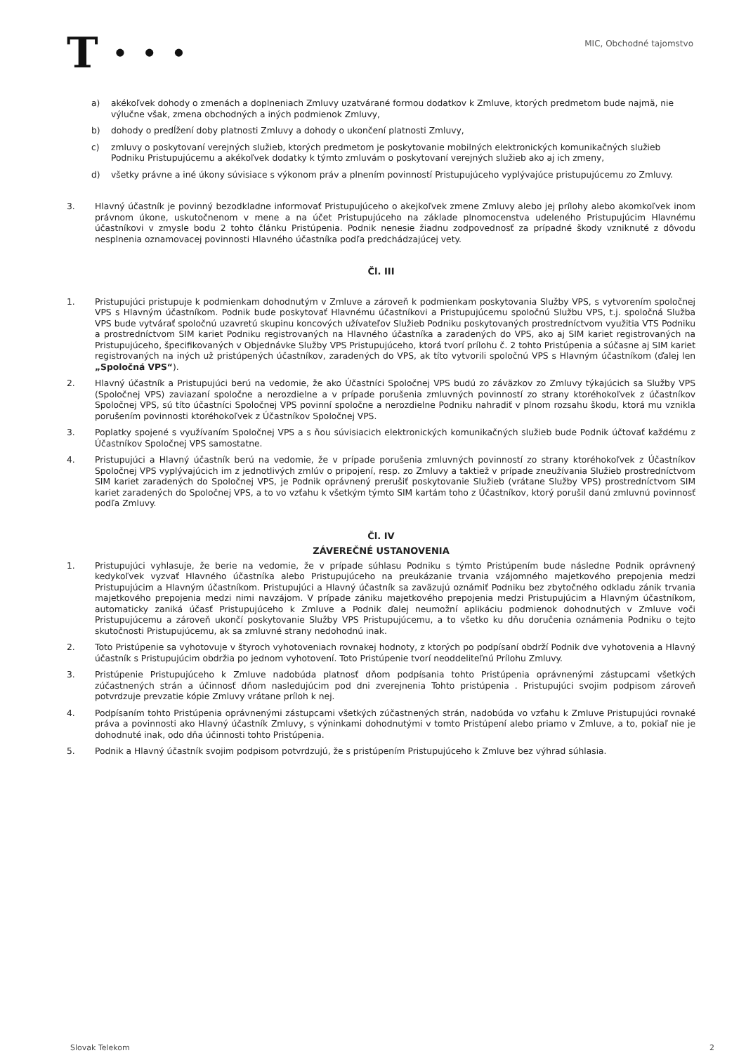T · · ·
MIC, Obchodné tajomstvo
a) akékoľvek dohody o zmenách a doplneniach Zmluvy uzatvárané formou dodatkov k Zmluve, ktorých predmetom bude najmä, nie výlučne však, zmena obchodných a iných podmienok Zmluvy,
b) dohody o predĺžení doby platnosti Zmluvy a dohody o ukončení platnosti Zmluvy,
c) zmluvy o poskytovaní verejných služieb, ktorých predmetom je poskytovanie mobilných elektronických komunikačných služieb Podniku Pristupujúcemu a akékoľvek dodatky k týmto zmluvám o poskytovaní verejných služieb ako aj ich zmeny,
d) všetky právne a iné úkony súvisiace s výkonom práv a plnením povinností Pristupujúceho vyplývajúce pristupujúcemu zo Zmluvy.
3. Hlavný účastník je povinný bezodkladne informovať Pristupujúceho o akejkoľvek zmene Zmluvy alebo jej prílohy alebo akomkoľvek inom právnom úkone, uskutočnenom v mene a na účet Pristupujúceho na základe plnomocenstva udeleného Pristupujúcim Hlavnému účastníkovi v zmysle bodu 2 tohto článku Pristúpenia. Podnik nenesie žiadnu zodpovednosť za prípadné škody vzniknuté z dôvodu nesplnenia oznamovacej povinnosti Hlavného účastníka podľa predchádzajúcej vety.
Čl. III
1. Pristupujúci pristupuje k podmienkam dohodnutým v Zmluve a zároveň k podmienkam poskytovania Služby VPS, s vytvorením spoločnej VPS s Hlavným účastníkom. Podnik bude poskytovať Hlavnému účastníkovi a Pristupujúcemu spoločnú Službu VPS, t.j. spoločná Služba VPS bude vytvárať spoločnú uzavretú skupinu koncových užívateľov Služieb Podniku poskytovaných prostredníctvom využitia VTS Podniku a prostredníctvom SIM kariet Podniku registrovaných na Hlavného účastníka a zaradených do VPS, ako aj SIM kariet registrovaných na Pristupujúceho, špecifikovaných v Objednávke Služby VPS Pristupujúceho, ktorá tvorí prílohu č. 2 tohto Pristúpenia a súčasne aj SIM kariet registrovaných na iných už pristúpených účastníkov, zaradených do VPS, ak títo vytvorili spoločnú VPS s Hlavným účastníkom (ďalej len „Spoločná VPS“).
2. Hlavný účastník a Pristupujúci berú na vedomie, že ako Účastníci Spoločnej VPS budú zo záväzkov zo Zmluvy týkajúcich sa Služby VPS (Spoločnej VPS) zaviazaní spoločne a nerozdielne a v prípade porušenia zmluvných povinností zo strany ktoréhokoľvek z účastníkov Spoločnej VPS, sú títo účastníci Spoločnej VPS povinní spoločne a nerozdielne Podniku nahradiť v plnom rozsahu škodu, ktorá mu vznikla porušením povinnosti ktoréhokoľvek z Účastníkov Spoločnej VPS.
3. Poplatky spojené s využívaním Spoločnej VPS a s ňou súvisiacich elektronických komunikačných služieb bude Podnik účtovať každému z Účastníkov Spoločnej VPS samostatne.
4. Pristupujúci a Hlavný účastník berú na vedomie, že v prípade porušenia zmluvných povinností zo strany ktoréhokoľvek z Účastníkov Spoločnej VPS vyplývajúcich im z jednotlivých zmlúv o pripojení, resp. zo Zmluvy a taktiež v prípade zneužívania Služieb prostredníctvom SIM kariet zaradených do Spoločnej VPS, je Podnik oprávnený prerušiť poskytovanie Služieb (vrátane Služby VPS) prostredníctvom SIM kariet zaradených do Spoločnej VPS, a to vo vzťahu k všetkým týmto SIM kartám toho z Účastníkov, ktorý porušil danú zmluvnú povinnosť podľa Zmluvy.
Čl. IV
ZÁVEREČNÉ USTANOVENIA
1. Pristupujúci vyhlasuje, že berie na vedomie, že v prípade súhlasu Podniku s týmto Pristúpením bude následne Podnik oprávnený kedykoľvek vyzvať Hlavného účastníka alebo Pristupujúceho na preukázanie trvania vzájomného majetkového prepojenia medzi Pristupujúcim a Hlavným účastníkom. Pristupujúci a Hlavný účastník sa zaväzujú oznámiť Podniku bez zbytočného odkladu zánik trvania majetkového prepojenia medzi nimi navzájom. V prípade zániku majetkového prepojenia medzi Pristupujúcim a Hlavným účastníkom, automaticky zaniká účasť Pristupujúceho k Zmluve a Podnik ďalej neumožní aplikáciu podmienok dohodnutých v Zmluve voči Pristupujúcemu a zároveň ukončí poskytovanie Služby VPS Pristupujúcemu, a to všetko ku dňu doručenia oznámenia Podniku o tejto skutočnosti Pristupujúcemu, ak sa zmluvné strany nedohodnú inak.
2. Toto Pristúpenie sa vyhotovuje v štyroch vyhotoveniach rovnakej hodnoty, z ktorých po podpísaní obdrží Podnik dve vyhotovenia a Hlavný účastník s Pristupujúcim obdržia po jednom vyhotovení. Toto Pristúpenie tvorí neoddeliteľnú Prílohu Zmluvy.
3. Pristúpenie Pristupujúceho k Zmluve nadobúda platnosť dňom podpísania tohto Pristúpenia oprávnenými zástupcami všetkých zúčastnených strán a účinnosť dňom nasledujúcim pod dni zverejnenia Tohto pristúpenia . Pristupujúci svojim podpisom zároveň potvrdzuje prevzatie kópie Zmluvy vrátane príloh k nej.
4. Podpísaním tohto Pristúpenia oprávnenými zástupcami všetkých zúčastnených strán, nadobúda vo vzťahu k Zmluve Pristupujúci rovnaké práva a povinnosti ako Hlavný účastník Zmluvy, s výninkami dohodnutými v tomto Pristúpení alebo priamo v Zmluve, a to, pokiaľ nie je dohodnuté inak, odo dňa účinnosti tohto Pristúpenia.
5. Podnik a Hlavný účastník svojim podpisom potvrdzujú, že s pristúpením Pristupujúceho k Zmluve bez výhrad súhlasia.
Slovak Telekom 2